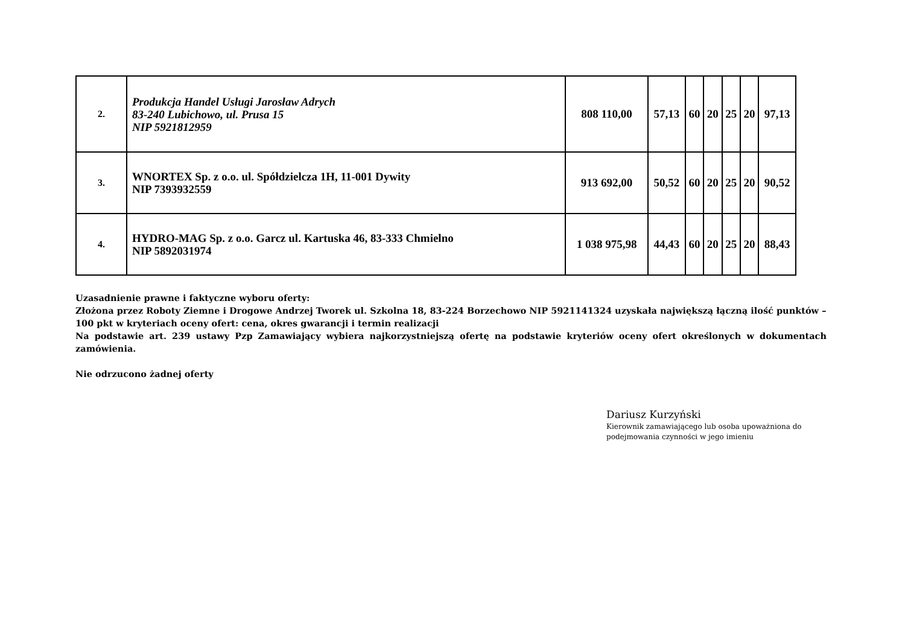| 2. | Produkcja Handel Usługi Jarosław Adrych 83-240 Lubichowo, ul. Prusa 15 NIP 5921812959 | 808 110,00 | 57,13 | 60 | 20 | 25 | 20 | 97,13 |
| 3. | WNORTEX Sp. z o.o. ul. Spółdzielcza 1H, 11-001 Dywity NIP 7393932559 | 913 692,00 | 50,52 | 60 | 20 | 25 | 20 | 90,52 |
| 4. | HYDRO-MAG Sp. z o.o. Garcz ul. Kartuska 46, 83-333 Chmielno NIP 5892031974 | 1 038 975,98 | 44,43 | 60 | 20 | 25 | 20 | 88,43 |
Uzasadnienie prawne i faktyczne wyboru oferty:
Złożona przez Roboty Ziemne i Drogowe Andrzej Tworek ul. Szkolna 18, 83-224 Borzechowo NIP 5921141324 uzyskała największą łączną ilość punktów – 100 pkt w kryteriach oceny ofert: cena, okres gwarancji i termin realizacji
Na podstawie art. 239 ustawy Pzp Zamawiający wybiera najkorzystniejszą ofertę na podstawie kryteriów oceny ofert określonych w dokumentach zamówienia.
Nie odrzucono żadnej oferty
Dariusz Kurzyński
Kierownik zamawiającego lub osoba upoważniona do
podejmowania czynności w jego imieniu